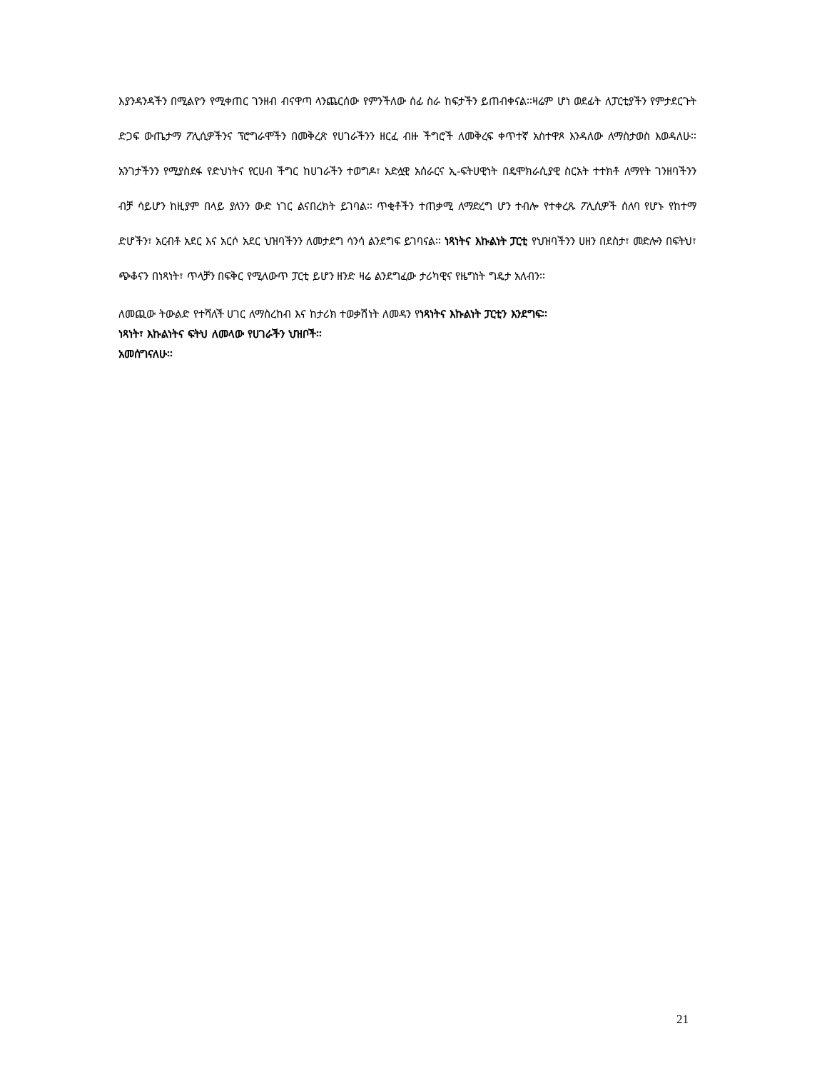እያንዳንዳችን በሚልዮን የሚቀጠር ገንዘብ ብናዋጣ ላንጨርሰው የምንችለው ሰፊ ስራ ከፍታችን ይጠብቀናል፡፡ዛሬም ሆነ ወደፊት ለፓርቲያችን የምታደርጉት ድጋፍ ውጤታማ ፖሊሲዎችንና ፕሮግራሞችን በመቅረጽ የሀገራችንን ዘርፈ ብዙ ችግሮች ለመቅረፍ ቀጥተኛ አስተዋጾ እንዳለው ለማስታወስ እወዳለሁ፡፡ አንገታችንን የሚያስደፋ የድህነትና የርሀብ ችግር ከሀገራችን ተወግዶ፣ አድሏዊ አሰራርና ኢ-ፍትሀዊነት በዴሞክራሲያዊ ስርአት ተተክቶ ለማየት ገንዘባችንን ብቻ ሳይሆን ከዚያም በላይ ያለንን ውድ ነገር ልናበረክት ይገባል፡፡ ጥቂቶችን ተጠቃሚ ለማድረግ ሆን ተብሎ የተቀረጹ ፖሊሲዎች ሰለባ የሆኑ የከተማ ድሆችን፣ አርብቶ አደር እና አርሶ አደር ህዝባችንን ለመታደግ ሳንሳ ልንደግፍ ይገባናል፡፡ ነጻነትና እኩልነት ፓርቲ የህዝባችንን ሀዘን በደስታ፣ መድሎን በፍትህ፣ ጭቆናን በነጻነት፣ ጥላቻን በፍቅር የሚለውጥ ፓርቲ ይሆን ዘንድ ዛሬ ልንደግፈው ታሪካዊና የዜግነት ግዴታ አለብን፡፡
ለመጪው ትውልድ የተሻለች ሀገር ለማስረከብ እና ከታሪክ ተወቃሽነት ለመዳን የነጻነትና እኩልነት ፓርቲን እንደግፍ፡፡
ነጻነት፣ እኩልነትና ፍትህ ለመላው የሀገራችን ህዝቦች፡፡
አመሰግናለሁ፡፡
21